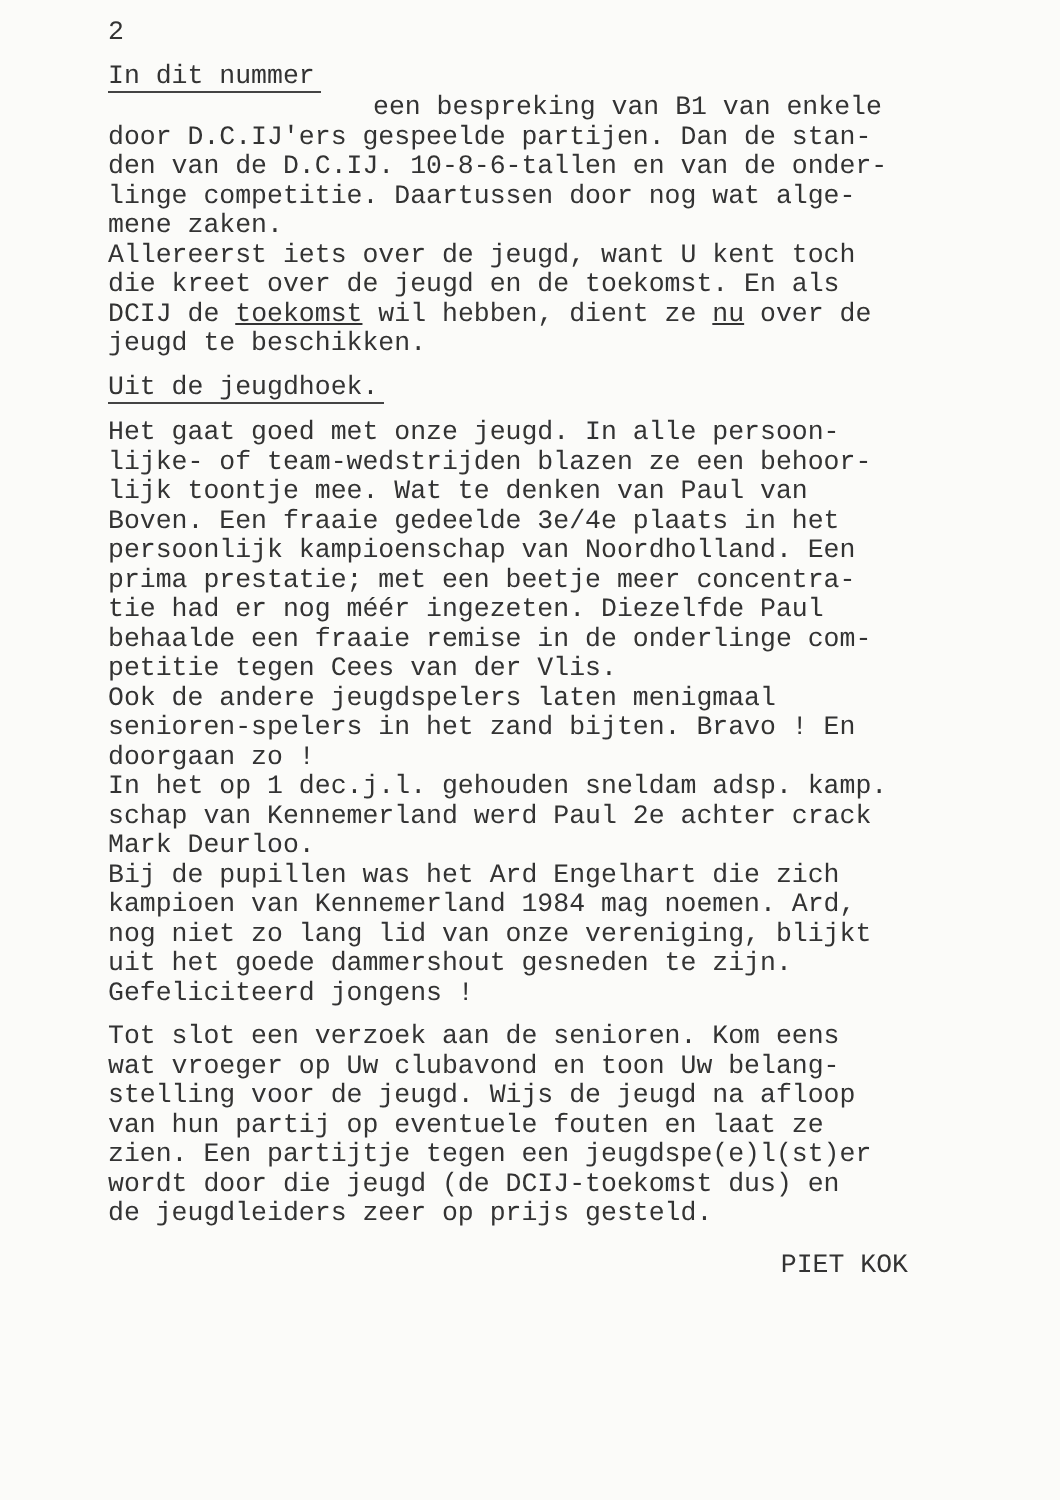2
In dit nummer
een bespreking van B1 van enkele
door D.C.IJ'ers gespeelde partijen. Dan de stan-
den van de D.C.IJ. 10-8-6-tallen en van de onder-
linge competitie. Daartussen door nog wat alge-
mene zaken.
Allereerst iets over de jeugd, want U kent toch
die kreet over de jeugd en de toekomst. En als
DCIJ de toekomst wil hebben, dient ze nu over de
jeugd te beschikken.
Uit de jeugdhoek.
Het gaat goed met onze jeugd. In alle persoon-
lijke- of team-wedstrijden blazen ze een behoor-
lijk toontje mee. Wat te denken van Paul van
Boven. Een fraaie gedeelde 3e/4e plaats in het
persoonlijk kampioenschap van Noordholland. Een
prima prestatie; met een beetje meer concentra-
tie had er nog méér ingezeten. Diezelfde Paul
behaalde een fraaie remise in de onderlinge com-
petitie tegen Cees van der Vlis.
Ook de andere jeugdspelers laten menigmaal
senioren-spelers in het zand bijten. Bravo ! En
doorgaan zo !
In het op 1 dec.j.l. gehouden sneldam adsp. kamp.
schap van Kennemerland werd Paul 2e achter crack
Mark Deurloo.
Bij de pupillen was het Ard Engelhart die zich
kampioen van Kennemerland 1984 mag noemen. Ard,
nog niet zo lang lid van onze vereniging, blijkt
uit het goede dammershout gesneden te zijn.
Gefeliciteerd jongens !
Tot slot een verzoek aan de senioren. Kom eens
wat vroeger op Uw clubavond en toon Uw belang-
stelling voor de jeugd. Wijs de jeugd na afloop
van hun partij op eventuele fouten en laat ze
zien. Een partijtje tegen een jeugdspe(e)l(st)er
wordt door die jeugd (de DCIJ-toekomst dus) en
de jeugdleiders zeer op prijs gesteld.
PIET KOK